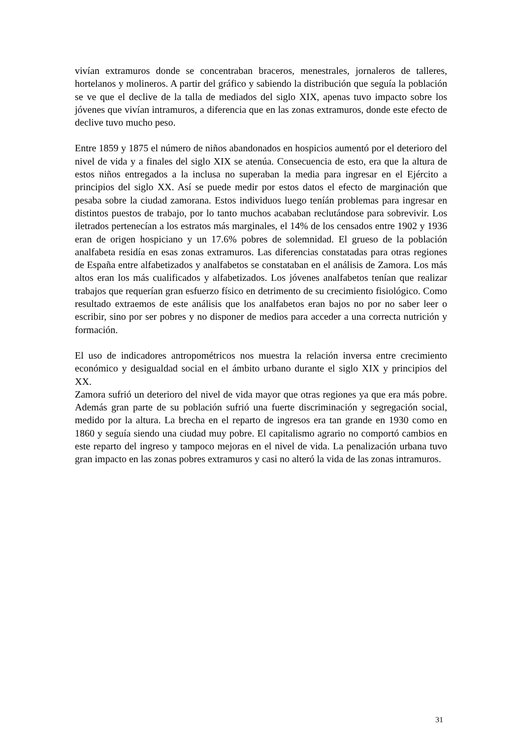vivían extramuros donde se concentraban braceros, menestrales, jornaleros de talleres, hortelanos y molineros. A partir del gráfico y sabiendo la distribución que seguía la población se ve que el declive de la talla de mediados del siglo XIX, apenas tuvo impacto sobre los jóvenes que vivían intramuros, a diferencia que en las zonas extramuros, donde este efecto de declive tuvo mucho peso.
Entre 1859 y 1875 el número de niños abandonados en hospicios aumentó por el deterioro del nivel de vida y a finales del siglo XIX se atenúa. Consecuencia de esto, era que la altura de estos niños entregados a la inclusa no superaban la media para ingresar en el Ejército a principios del siglo XX. Así se puede medir por estos datos el efecto de marginación que pesaba sobre la ciudad zamorana. Estos individuos luego teníán problemas para ingresar en distintos puestos de trabajo, por lo tanto muchos acababan reclutándose para sobrevivir. Los iletrados pertenecían a los estratos más marginales, el 14% de los censados entre 1902 y 1936 eran de origen hospiciano y un 17.6% pobres de solemnidad. El grueso de la población analfabeta residía en esas zonas extramuros. Las diferencias constatadas para otras regiones de España entre alfabetizados y analfabetos se constataban en el análisis de Zamora. Los más altos eran los más cualificados y alfabetizados. Los jóvenes analfabetos tenían que realizar trabajos que requerían gran esfuerzo físico en detrimento de su crecimiento fisiológico. Como resultado extraemos de este análisis que los analfabetos eran bajos no por no saber leer o escribir, sino por ser pobres y no disponer de medios para acceder a una correcta nutrición y formación.
El uso de indicadores antropométricos nos muestra la relación inversa entre crecimiento económico y desigualdad social en el ámbito urbano durante el siglo XIX y principios del XX.
Zamora sufrió un deterioro del nivel de vida mayor que otras regiones ya que era más pobre. Además gran parte de su población sufrió una fuerte discriminación y segregación social, medido por la altura. La brecha en el reparto de ingresos era tan grande en 1930 como en 1860 y seguía siendo una ciudad muy pobre. El capitalismo agrario no comportó cambios en este reparto del ingreso y tampoco mejoras en el nivel de vida. La penalización urbana tuvo gran impacto en las zonas pobres extramuros y casi no alteró la vida de las zonas intramuros.
31